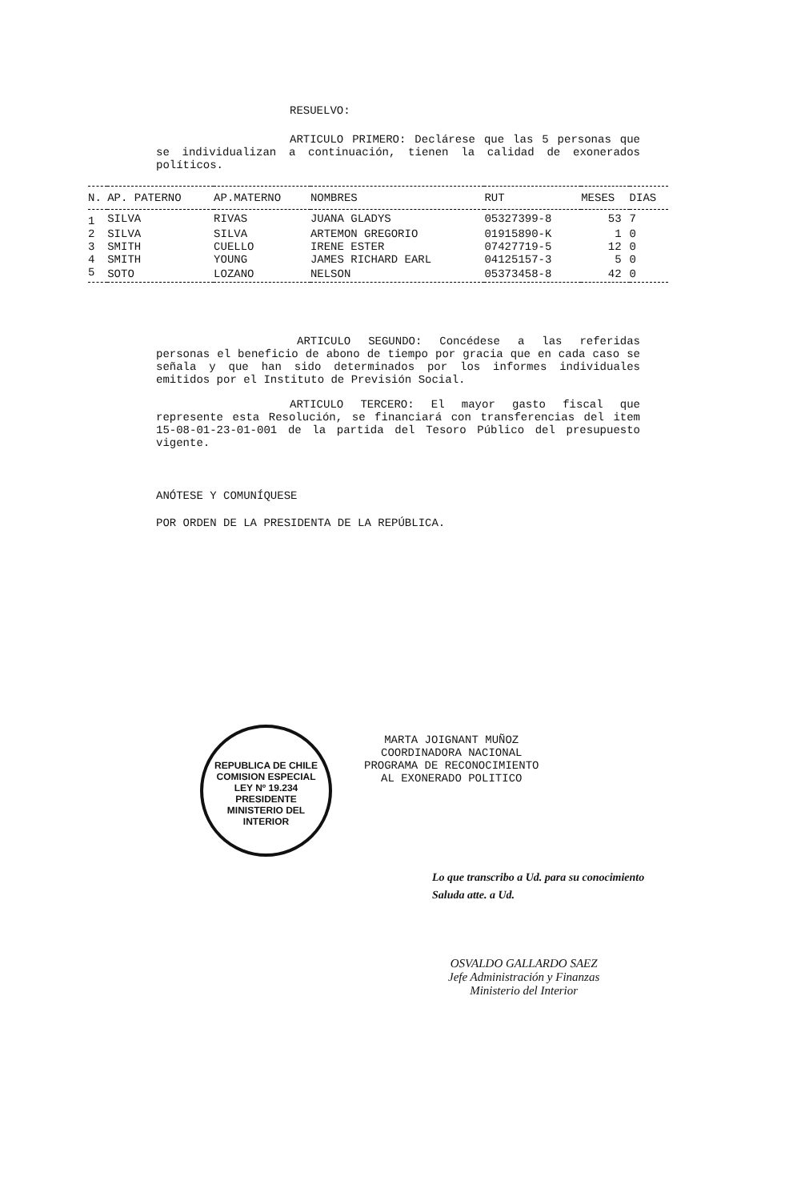RESUELVO:
ARTICULO PRIMERO: Declárese que las 5 personas que se individualizan a continuación, tienen la calidad de exonerados políticos.
| N. | AP. PATERNO | AP.MATERNO | NOMBRES | RUT | MESES | DIAS |
| --- | --- | --- | --- | --- | --- | --- |
| 1 | SILVA | RIVAS | JUANA GLADYS | 05327399-8 | 53 | 7 |
| 2 | SILVA | SILVA | ARTEMON GREGORIO | 01915890-K | 1 | 0 |
| 3 | SMITH | CUELLO | IRENE ESTER | 07427719-5 | 12 | 0 |
| 4 | SMITH | YOUNG | JAMES RICHARD EARL | 04125157-3 | 5 | 0 |
| 5 | SOTO | LOZANO | NELSON | 05373458-8 | 42 | 0 |
ARTICULO SEGUNDO: Concédese a las referidas personas el beneficio de abono de tiempo por gracia que en cada caso se señala y que han sido determinados por los informes individuales emitidos por el Instituto de Previsión Social.
ARTICULO TERCERO: El mayor gasto fiscal que represente esta Resolución, se financiará con transferencias del item 15-08-01-23-01-001 de la partida del Tesoro Público del presupuesto vigente.
ANÓTESE Y COMUNÍQUESE
POR ORDEN DE LA PRESIDENTA DE LA REPÚBLICA.
REPUBLICA DE CHILE
COMISION ESPECIAL
LEY Nº 19.234
PRESIDENTE
MINISTERIO DEL INTERIOR
MARTA JOIGNANT MUÑOZ
COORDINADORA NACIONAL
PROGRAMA DE RECONOCIMIENTO
AL EXONERADO POLITICO
Lo que transcribo a Ud. para su conocimiento
Saluda atte. a Ud.
OSVALDO GALLARDO SAEZ
Jefe Administración y Finanzas
Ministerio del Interior